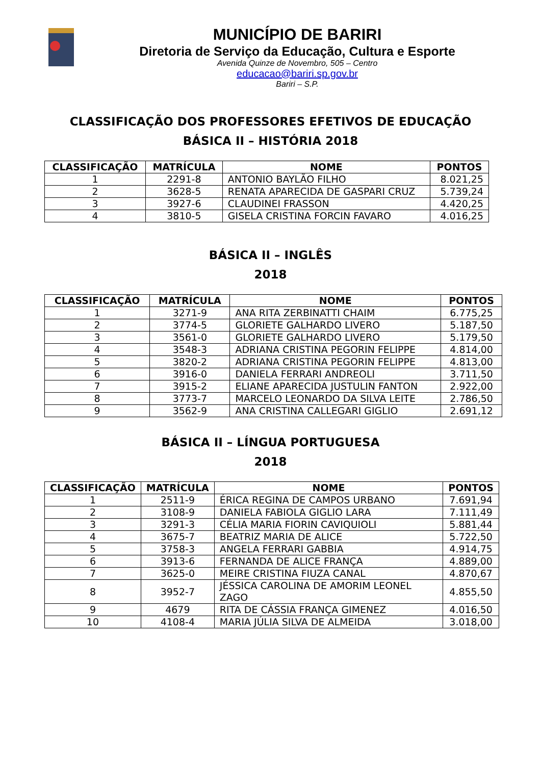MUNICÍPIO DE BARIRI
Diretoria de Serviço da Educação, Cultura e Esporte
Avenida Quinze de Novembro, 505 – Centro
educacao@bariri.sp.gov.br
Bariri – S.P.
CLASSIFICAÇÃO DOS PROFESSORES EFETIVOS DE EDUCAÇÃO
BÁSICA II – HISTÓRIA 2018
| CLASSIFICAÇÃO | MATRÍCULA | NOME | PONTOS |
| --- | --- | --- | --- |
| 1 | 2291-8 | ANTONIO BAYLÃO FILHO | 8.021,25 |
| 2 | 3628-5 | RENATA APARECIDA DE GASPARI CRUZ | 5.739,24 |
| 3 | 3927-6 | CLAUDINEI FRASSON | 4.420,25 |
| 4 | 3810-5 | GISELA CRISTINA FORCIN FAVARO | 4.016,25 |
BÁSICA II – INGLÊS
2018
| CLASSIFICAÇÃO | MATRÍCULA | NOME | PONTOS |
| --- | --- | --- | --- |
| 1 | 3271-9 | ANA RITA ZERBINATTI CHAIM | 6.775,25 |
| 2 | 3774-5 | GLORIETE GALHARDO LIVERO | 5.187,50 |
| 3 | 3561-0 | GLORIETE GALHARDO LIVERO | 5.179,50 |
| 4 | 3548-3 | ADRIANA CRISTINA PEGORIN FELIPPE | 4.814,00 |
| 5 | 3820-2 | ADRIANA CRISTINA PEGORIN FELIPPE | 4.813,00 |
| 6 | 3916-0 | DANIELA FERRARI ANDREOLI | 3.711,50 |
| 7 | 3915-2 | ELIANE APARECIDA JUSTULIN FANTON | 2.922,00 |
| 8 | 3773-7 | MARCELO LEONARDO DA SILVA LEITE | 2.786,50 |
| 9 | 3562-9 | ANA CRISTINA CALLEGARI GIGLIO | 2.691,12 |
BÁSICA II – LÍNGUA PORTUGUESA
2018
| CLASSIFICAÇÃO | MATRÍCULA | NOME | PONTOS |
| --- | --- | --- | --- |
| 1 | 2511-9 | ÉRICA REGINA DE CAMPOS URBANO | 7.691,94 |
| 2 | 3108-9 | DANIELA FABIOLA GIGLIO LARA | 7.111,49 |
| 3 | 3291-3 | CÉLIA MARIA FIORIN CAVIQUIOLI | 5.881,44 |
| 4 | 3675-7 | BEATRIZ MARIA DE ALICE | 5.722,50 |
| 5 | 3758-3 | ANGELA FERRARI GABBIA | 4.914,75 |
| 6 | 3913-6 | FERNANDA DE ALICE FRANÇA | 4.889,00 |
| 7 | 3625-0 | MEIRE CRISTINA FIUZA CANAL | 4.870,67 |
| 8 | 3952-7 | JÉSSICA CAROLINA DE AMORIM LEONEL ZAGO | 4.855,50 |
| 9 | 4679 | RITA DE CÁSSIA FRANÇA GIMENEZ | 4.016,50 |
| 10 | 4108-4 | MARIA JÚLIA SILVA DE ALMEIDA | 3.018,00 |